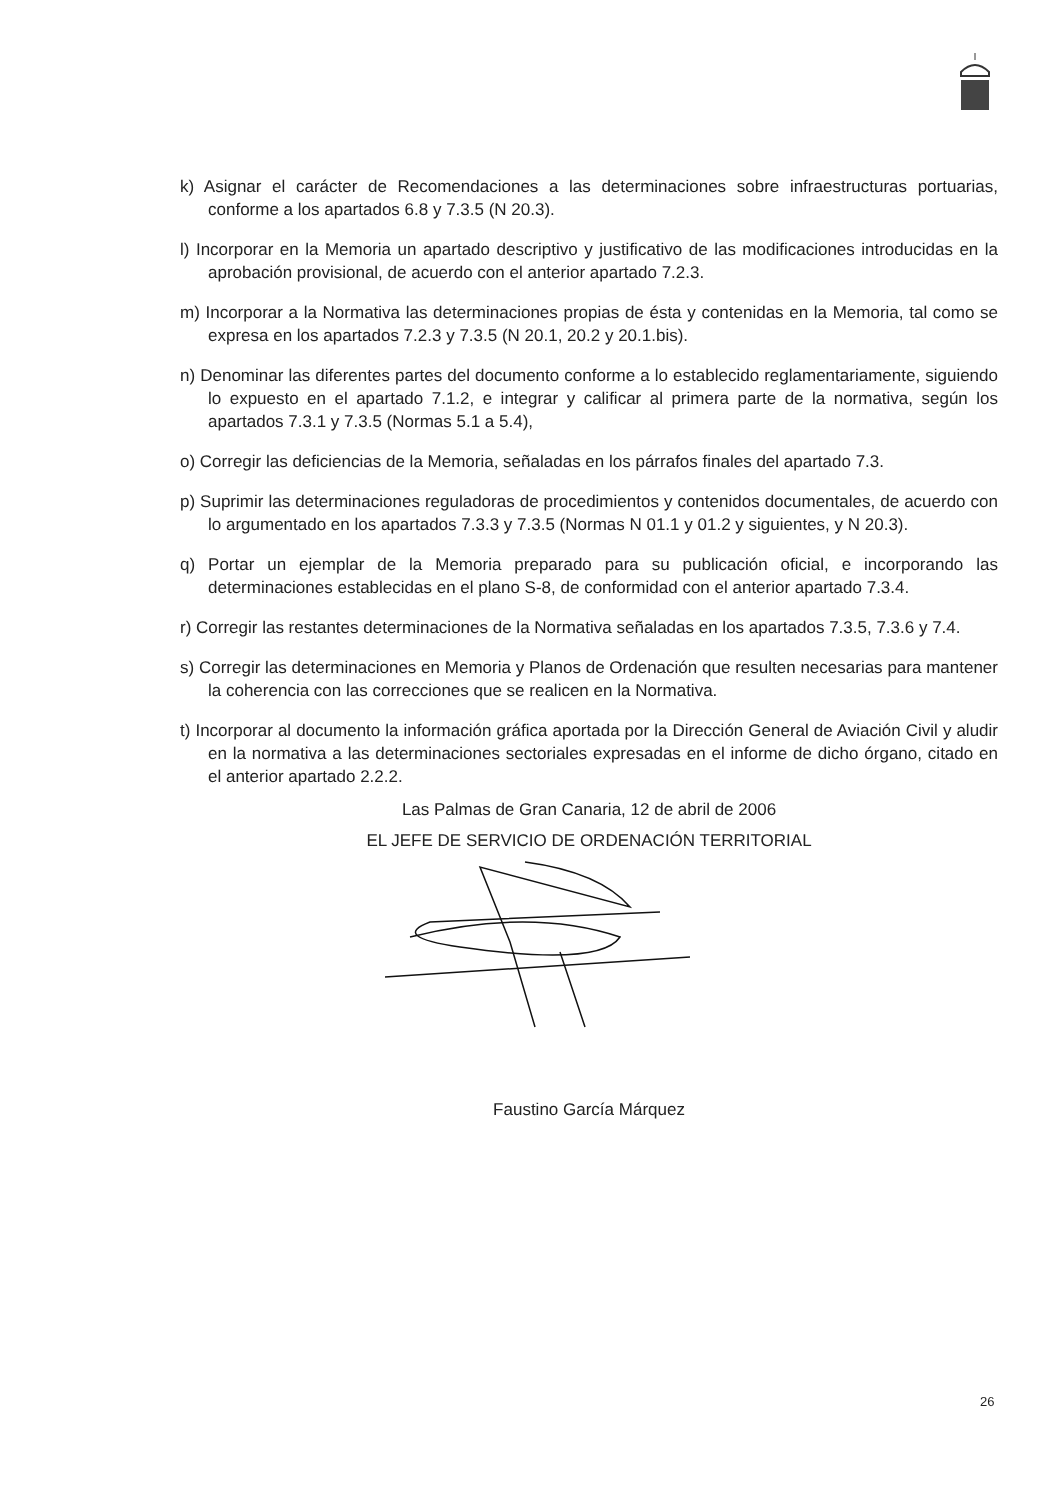k) Asignar el carácter de Recomendaciones a las determinaciones sobre infraestructuras portuarias, conforme a los apartados 6.8 y 7.3.5 (N 20.3).
l) Incorporar en la Memoria un apartado descriptivo y justificativo de las modificaciones introducidas en la aprobación provisional, de acuerdo con el anterior apartado 7.2.3.
m) Incorporar a la Normativa las determinaciones propias de ésta y contenidas en la Memoria, tal como se expresa en los apartados 7.2.3 y 7.3.5 (N 20.1, 20.2 y 20.1.bis).
n) Denominar las diferentes partes del documento conforme a lo establecido reglamentariamente, siguiendo lo expuesto en el apartado 7.1.2, e integrar y calificar al primera parte de la normativa, según los apartados 7.3.1 y 7.3.5 (Normas 5.1 a 5.4),
o) Corregir las deficiencias de la Memoria, señaladas en los párrafos finales del apartado 7.3.
p) Suprimir las determinaciones reguladoras de procedimientos y contenidos documentales, de acuerdo con lo argumentado en los apartados 7.3.3 y 7.3.5 (Normas N 01.1 y 01.2 y siguientes, y N 20.3).
q) Portar un ejemplar de la Memoria preparado para su publicación oficial, e incorporando las determinaciones establecidas en el plano S-8, de conformidad con el anterior apartado 7.3.4.
r) Corregir las restantes determinaciones de la Normativa señaladas en los apartados 7.3.5, 7.3.6 y 7.4.
s) Corregir las determinaciones en Memoria y Planos de Ordenación que resulten necesarias para mantener la coherencia con las correcciones que se realicen en la Normativa.
t) Incorporar al documento la información gráfica aportada por la Dirección General de Aviación Civil y aludir en la normativa a las determinaciones sectoriales expresadas en el informe de dicho órgano, citado en el anterior apartado 2.2.2.
Las Palmas de Gran Canaria, 12 de abril de 2006
EL JEFE DE SERVICIO DE ORDENACIÓN TERRITORIAL
Faustino García Márquez
26